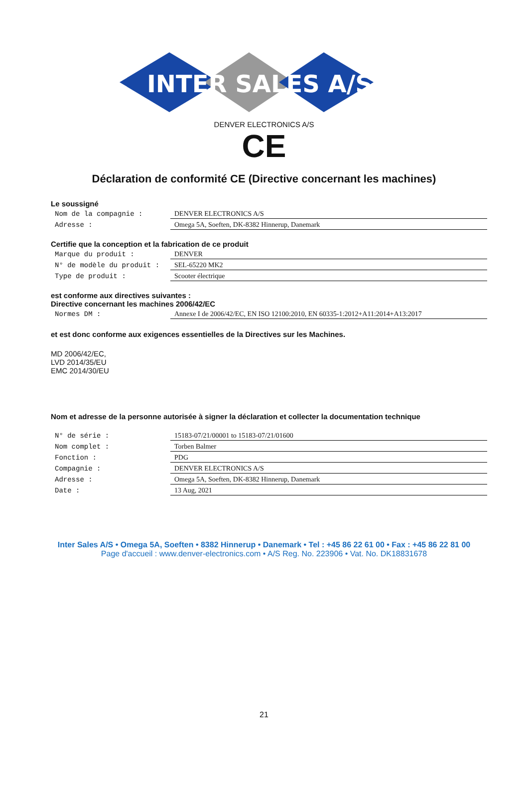INTER SALES A/S
DENVER ELECTRONICS A/S
CE
Déclaration de conformité CE (Directive concernant les machines)
Le soussigné
| Nom de la compagnie : | DENVER ELECTRONICS A/S |
| Adresse : | Omega 5A, Soeften, DK-8382 Hinnerup, Danemark |
Certifie que la conception et la fabrication de ce produit
| Marque du produit : | DENVER |
| N° de modèle du produit : | SEL-65220 MK2 |
| Type de produit : | Scooter électrique |
est conforme aux directives suivantes :
Directive concernant les machines 2006/42/EC
| Normes DM : | Annexe I de 2006/42/EC, EN ISO 12100:2010, EN 60335-1:2012+A11:2014+A13:2017 |
et est donc conforme aux exigences essentielles de la Directives sur les Machines.
MD 2006/42/EC,
LVD 2014/35/EU
EMC 2014/30/EU
Nom et adresse de la personne autorisée à signer la déclaration et collecter la documentation technique
| N° de série : | 15183-07/21/00001 to 15183-07/21/01600 |
| Nom complet : | Torben Balmer |
| Fonction : | PDG |
| Compagnie : | DENVER ELECTRONICS A/S |
| Adresse : | Omega 5A, Soeften, DK-8382 Hinnerup, Danemark |
| Date : | 13 Aug, 2021 |
Inter Sales A/S • Omega 5A, Soeften • 8382 Hinnerup • Danemark • Tel : +45 86 22 61 00 • Fax : +45 86 22 81 00
Page d'accueil : www.denver-electronics.com • A/S Reg. No. 223906 • Vat. No. DK18831678
21